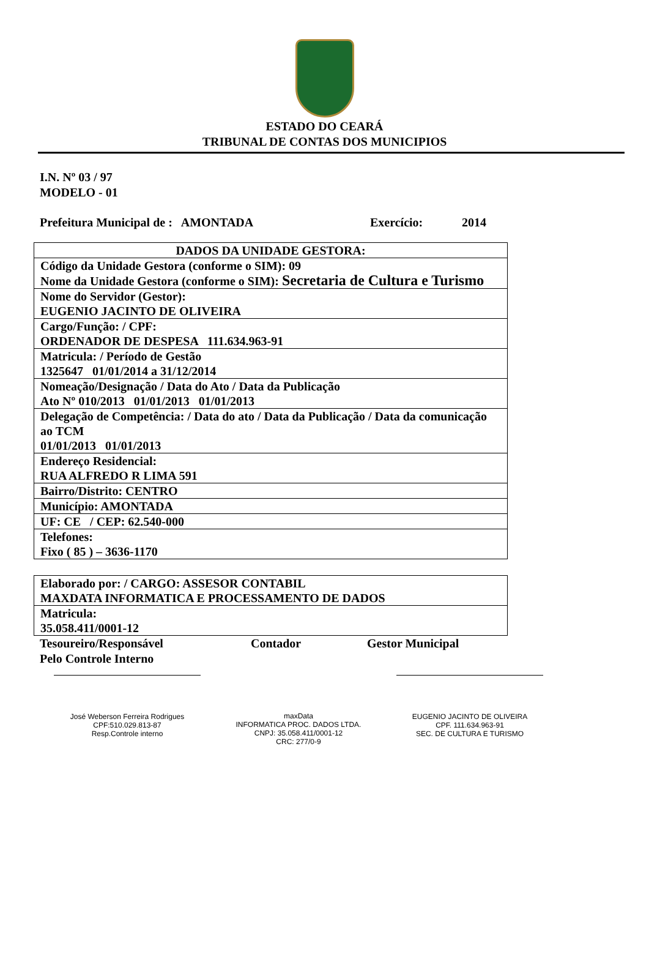ESTADO DO CEARÁ
TRIBUNAL DE CONTAS DOS MUNICIPIOS
I.N. Nº 03 / 97
MODELO - 01
Prefeitura Municipal de : AMONTADA Exercício: 2014
| DADOS DA UNIDADE GESTORA: |
| Código da Unidade Gestora (conforme o SIM): 09 Nome da Unidade Gestora (conforme o SIM): Secretaria de Cultura e Turismo |
| Nome do Servidor (Gestor): EUGENIO JACINTO DE OLIVEIRA |
| Cargo/Função: / CPF: ORDENADOR DE DESPESA 111.634.963-91 |
| Matricula: / Período de Gestão 1325647 01/01/2014 a 31/12/2014 |
| Nomeação/Designação / Data do Ato / Data da Publicação Ato Nº 010/2013 01/01/2013 01/01/2013 |
| Delegação de Competência: / Data do ato / Data da Publicação / Data da comunicação ao TCM 01/01/2013 01/01/2013 |
| Endereço Residencial: RUA ALFREDO R LIMA 591 |
| Bairro/Distrito: CENTRO |
| Município: AMONTADA |
| UF: CE / CEP: 62.540-000 |
| Telefones: Fixo ( 85 ) – 3636-1170 |
| Elaborado por: / CARGO: ASSESOR CONTABIL MAXDATA INFORMATICA E PROCESSAMENTO DE DADOS |
| Matricula: 35.058.411/0001-12 |
Tesoureiro/Responsável
Pelo Controle Interno Contador Gestor Municipal
José Weberson Ferreira Rodrigues
CPF:510.029.813-87
Resp.Controle interno
maxData
INFORMATICA PROC. DADOS LTDA.
CNPJ: 35.058.411/0001-12
CRC: 277/0-9
EUGENIO JACINTO DE OLIVEIRA
CPF. 111.634.963-91
SEC. DE CULTURA E TURISMO